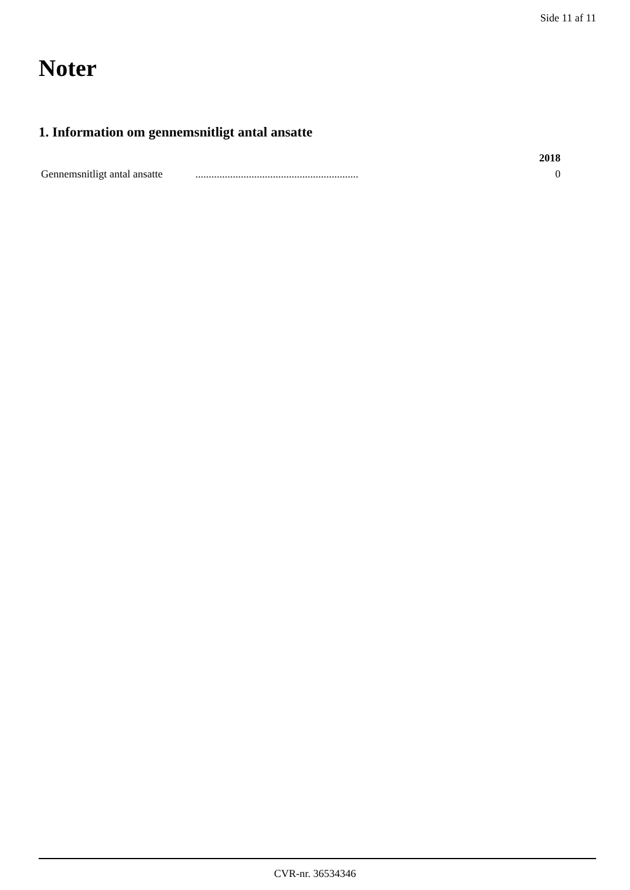Side 11 af 11
Noter
1. Information om gennemsnitligt antal ansatte
| | | 2018 |
| --- | --- | --- |
| Gennemsnitligt antal ansatte | ............................................................. | 0 |
CVR-nr. 36534346